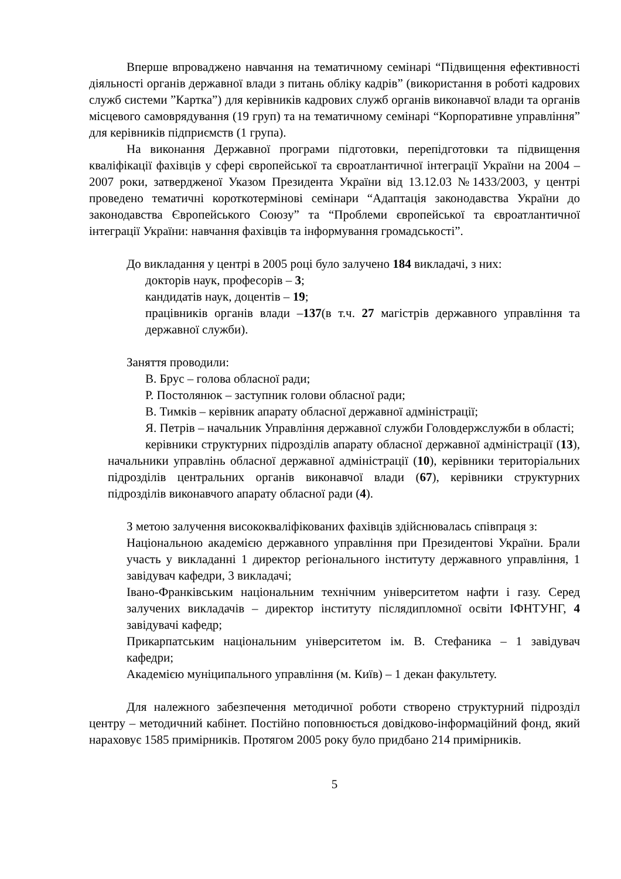Вперше впроваджено навчання на тематичному семінарі “Підвищення ефективності діяльності органів державної влади з питань обліку кадрів” (використання в роботі кадрових служб системи ”Картка”) для керівників кадрових служб органів виконавчої влади та органів місцевого самоврядування (19 груп) та на тематичному семінарі “Корпоративне управління” для керівників підприємств (1 група).
На виконання Державної програми підготовки, перепідготовки та підвищення кваліфікації фахівців у сфері європейської та євроатлантичної інтеграції України на 2004 – 2007 роки, затвердженої Указом Президента України від 13.12.03 №1433/2003, у центрі проведено тематичні короткотермінові семінари “Адаптація законодавства України до законодавства Європейського Союзу” та “Проблеми європейської та євроатлантичної інтеграції України: навчання фахівців та інформування громадськості”.
До викладання у центрі в 2005 році було залучено 184 викладачі, з них:
докторів наук, професорів – 3;
кандидатів наук, доцентів – 19;
працівників органів влади –137(в т.ч. 27 магістрів державного управління та державної служби).
Заняття проводили:
В. Брус – голова обласної ради;
Р. Постолянюк – заступник голови обласної ради;
В. Тимків – керівник апарату обласної державної адміністрації;
Я. Петрів – начальник Управління державної служби Головдержслужби в області;
керівники структурних підрозділів апарату обласної державної адміністрації (13), начальники управлінь обласної державної адміністрації (10), керівники територіальних підрозділів центральних органів виконавчої влади (67), керівники структурних підрозділів виконавчого апарату обласної ради (4).
З метою залучення висококваліфікованих фахівців здійснювалась співпраця з:
Національною академією державного управління при Президентові України. Брали участь у викладанні 1 директор регіонального інституту державного управління, 1 завідувач кафедри, 3 викладачі;
Івано-Франківським національним технічним університетом нафти і газу. Серед залучених викладачів – директор інституту післядипломної освіти ІФНТУНГ, 4 завідувачі кафедр;
Прикарпатським національним університетом ім. В. Стефаника – 1 завідувач кафедри;
Академією муніципального управління (м. Київ) – 1 декан факультету.
Для належного забезпечення методичної роботи створено структурний підрозділ центру – методичний кабінет. Постійно поповнюється довідково-інформаційний фонд, який нараховує 1585 примірників. Протягом 2005 року було придбано 214 примірників.
5